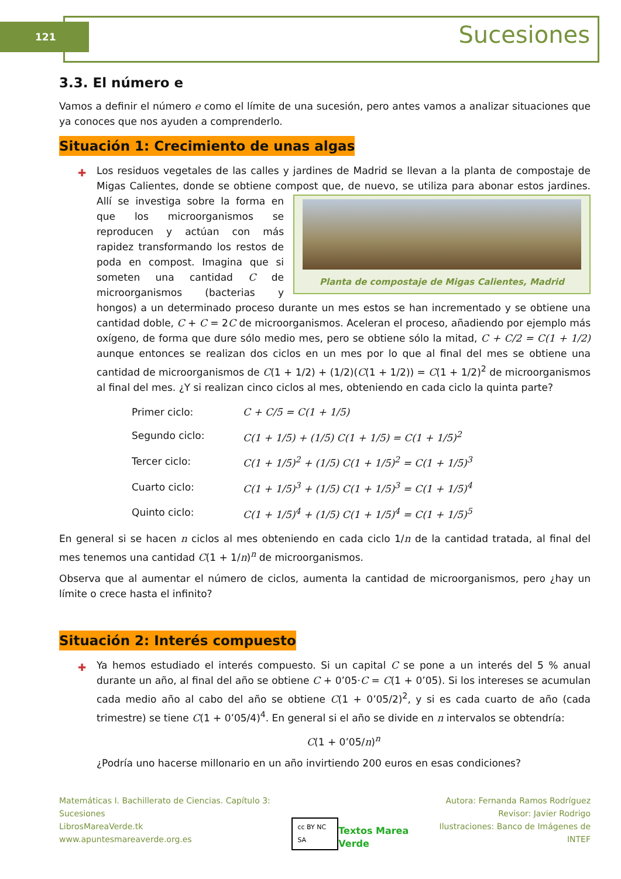121 Sucesiones
3.3. El número e
Vamos a definir el número e como el límite de una sucesión, pero antes vamos a analizar situaciones que ya conoces que nos ayuden a comprenderlo.
Situación 1: Crecimiento de unas algas
✚
Los residuos vegetales de las calles y jardines de Madrid se llevan a la planta de compostaje de Migas Calientes, donde se obtiene compost que, de nuevo, se utiliza para abonar estos jardines. Planta de compostaje de Migas Calientes, Madrid Allí se investiga sobre la forma en que los microorganismos se reproducen y actúan con más rapidez transformando los restos de poda en compost. Imagina que si someten una cantidad C de microorganismos (bacterias y hongos) a un determinado proceso durante un mes estos se han incrementado y se obtiene una cantidad doble, C + C = 2C de microorganismos. Aceleran el proceso, añadiendo por ejemplo más oxígeno, de forma que dure sólo medio mes, pero se obtiene sólo la mitad, C + C/2 = C(1 + 1/2) aunque entonces se realizan dos ciclos en un mes por lo que al final del mes se obtiene una cantidad de microorganismos de C(1 + 1/2) + (1/2)(C(1 + 1/2)) = C(1 + 1/2)<sup>2</sup> de microorganismos al final del mes. ¿Y si realizan cinco ciclos al mes, obteniendo en cada ciclo la quinta parte?
| Primer ciclo: | C + C/5 = C(1 + 1/5) |
| Segundo ciclo: | C(1 + 1/5) + (1/5) C(1 + 1/5) = C(1 + 1/5)<sup>2</sup> |
| Tercer ciclo: | C(1 + 1/5)<sup>2</sup> + (1/5) C(1 + 1/5)<sup>2</sup> = C(1 + 1/5)<sup>3</sup> |
| Cuarto ciclo: | C(1 + 1/5)<sup>3</sup> + (1/5) C(1 + 1/5)<sup>3</sup> = C(1 + 1/5)<sup>4</sup> |
| Quinto ciclo: | C(1 + 1/5)<sup>4</sup> + (1/5) C(1 + 1/5)<sup>4</sup> = C(1 + 1/5)<sup>5</sup> |
En general si se hacen n ciclos al mes obteniendo en cada ciclo 1/n de la cantidad tratada, al final del mes tenemos una cantidad C(1 + 1/n)<sup>n</sup> de microorganismos.
Observa que al aumentar el número de ciclos, aumenta la cantidad de microorganismos, pero ¿hay un límite o crece hasta el infinito?
Situación 2: Interés compuesto
✚
Ya hemos estudiado el interés compuesto. Si un capital C se pone a un interés del 5 % anual durante un año, al final del año se obtiene C + 0’05·C = C(1 + 0’05). Si los intereses se acumulan cada medio año al cabo del año se obtiene C(1 + 0’05/2)<sup>2</sup>, y si es cada cuarto de año (cada trimestre) se tiene C(1 + 0’05/4)<sup>4</sup>. En general si el año se divide en n intervalos se obtendría:
C(1 + 0’05/n)<sup>n</sup>
¿Podría uno hacerse millonario en un año invirtiendo 200 euros en esas condiciones?
Matemáticas I. Bachillerato de Ciencias. Capítulo 3: Sucesiones
LibrosMareaVerde.tk
www.apuntesmareaverde.org.es
cc BY NC SA
Textos Marea Verde Autora: Fernanda Ramos Rodríguez
Revisor: Javier Rodrigo
Ilustraciones: Banco de Imágenes de INTEF